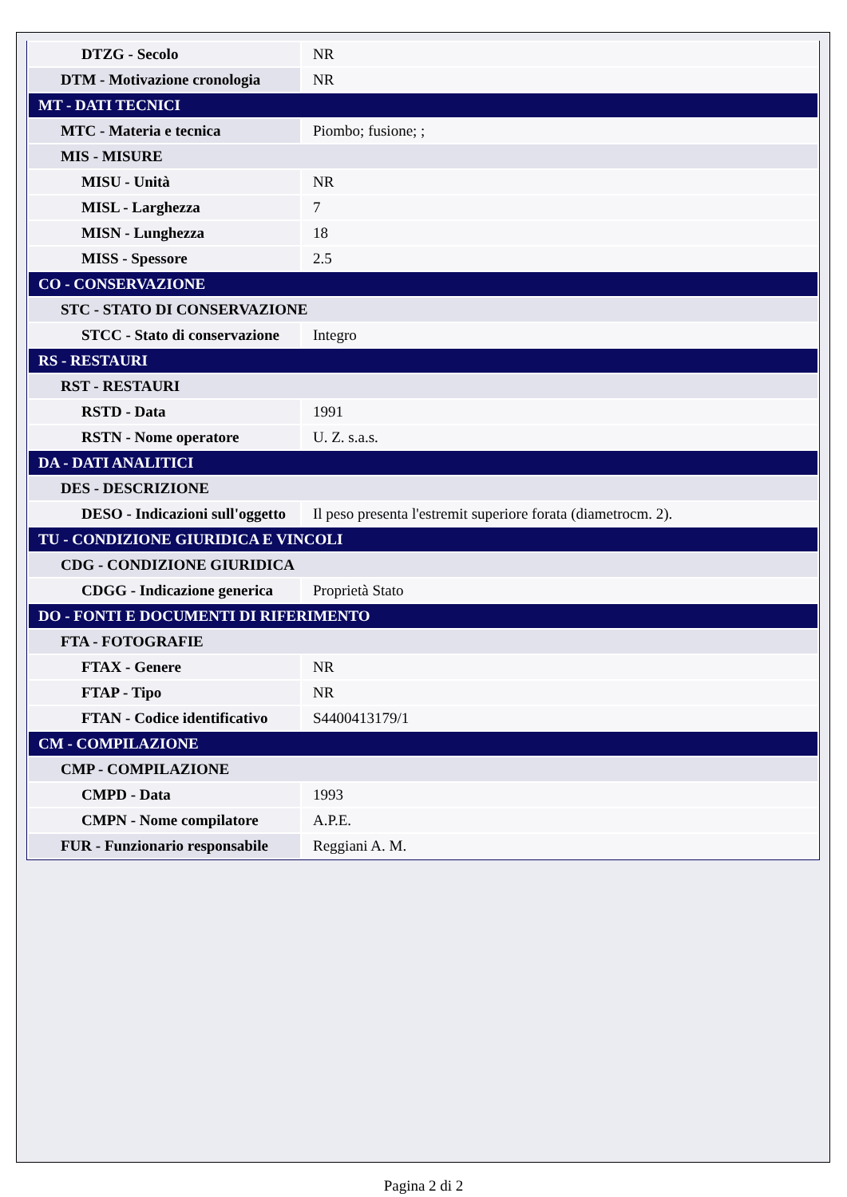| DTZG - Secolo | NR |
| DTM - Motivazione cronologia | NR |
| MT - DATI TECNICI | |
| MTC - Materia e tecnica | Piombo; fusione; ; |
| MIS - MISURE | |
| MISU - Unità | NR |
| MISL - Larghezza | 7 |
| MISN - Lunghezza | 18 |
| MISS - Spessore | 2.5 |
| CO - CONSERVAZIONE | |
| STC - STATO DI CONSERVAZIONE | |
| STCC - Stato di conservazione | Integro |
| RS - RESTAURI | |
| RST - RESTAURI | |
| RSTD - Data | 1991 |
| RSTN - Nome operatore | U. Z. s.a.s. |
| DA - DATI ANALITICI | |
| DES - DESCRIZIONE | |
| DESO - Indicazioni sull'oggetto | Il peso presenta l'estremit superiore forata (diametrocm. 2). |
| TU - CONDIZIONE GIURIDICA E VINCOLI | |
| CDG - CONDIZIONE GIURIDICA | |
| CDGG - Indicazione generica | Proprietà Stato |
| DO - FONTI E DOCUMENTI DI RIFERIMENTO | |
| FTA - FOTOGRAFIE | |
| FTAX - Genere | NR |
| FTAP - Tipo | NR |
| FTAN - Codice identificativo | S4400413179/1 |
| CM - COMPILAZIONE | |
| CMP - COMPILAZIONE | |
| CMPD - Data | 1993 |
| CMPN - Nome compilatore | A.P.E. |
| FUR - Funzionario responsabile | Reggiani A. M. |
Pagina 2 di 2